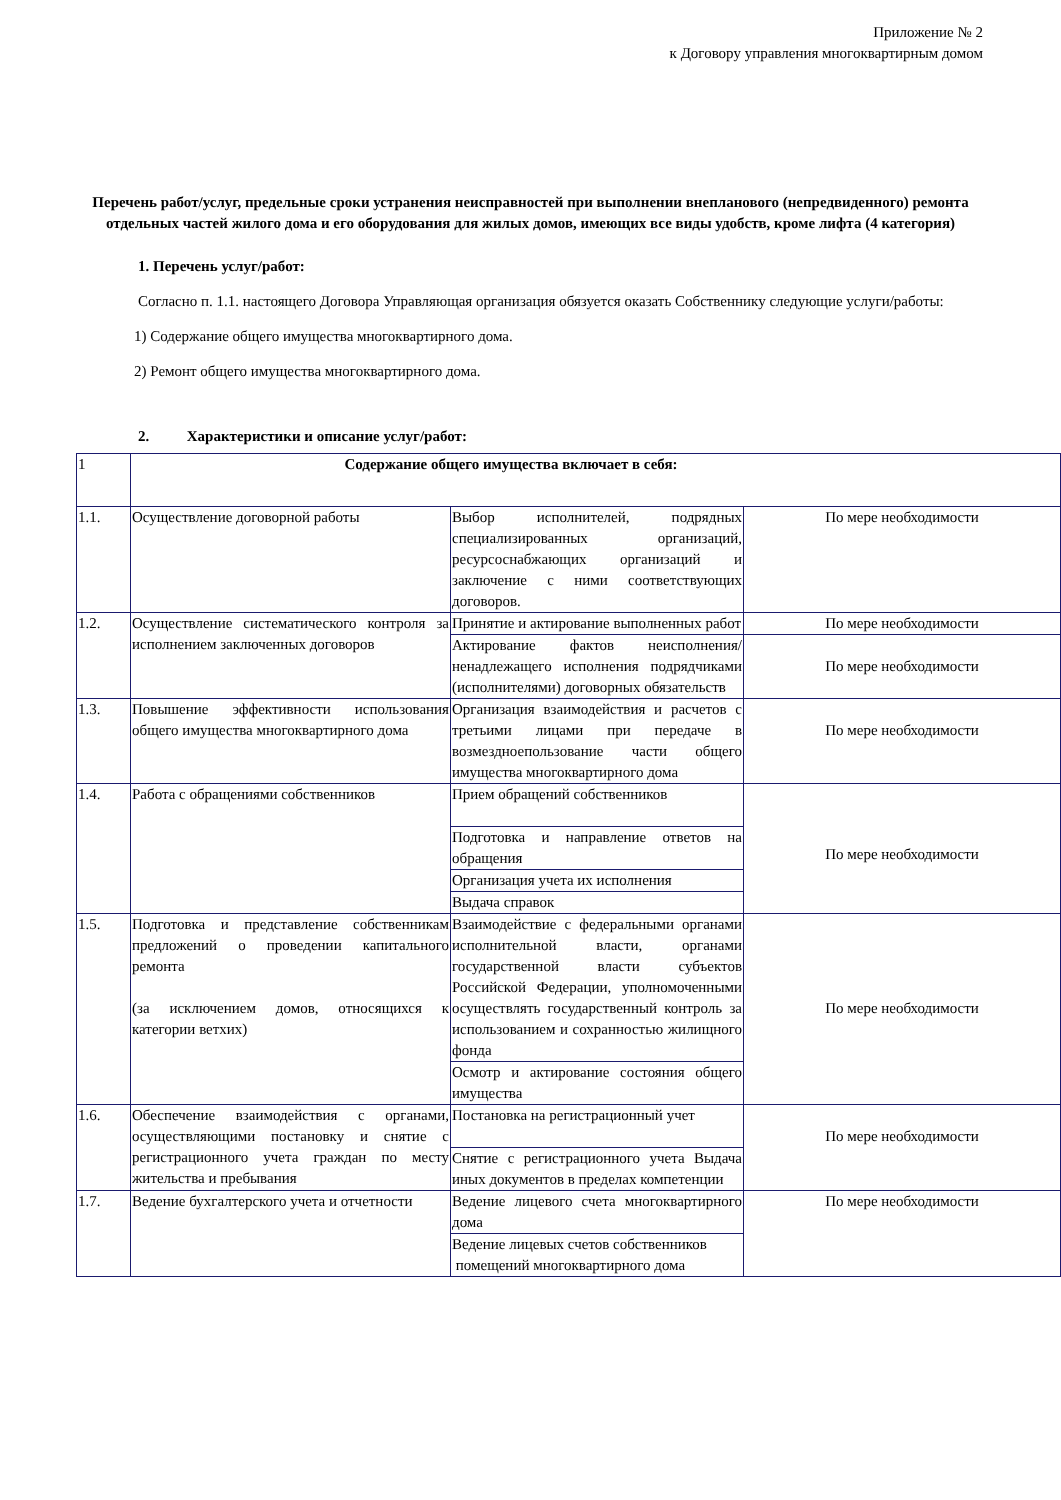Приложение № 2
к Договору управления многоквартирным домом
Перечень работ/услуг, предельные сроки устранения неисправностей при выполнении внепланового (непредвиденного) ремонта отдельных частей жилого дома и его оборудования для жилых домов, имеющих все виды удобств, кроме лифта (4 категория)
1. Перечень услуг/работ:
Согласно п. 1.1. настоящего Договора Управляющая организация обязуется оказать Собственнику следующие услуги/работы:
1) Содержание общего имущества многоквартирного дома.
2) Ремонт общего имущества многоквартирного дома.
2. Характеристики и описание услуг/работ:
| 1 | Содержание общего имущества включает в себя: | | |
| 1.1. | Осуществление договорной работы | Выбор исполнителей, подрядных специализированных организаций, ресурсоснабжающих организаций и заключение с ними соответствующих договоров. | По мере необходимости |
| 1.2. | Осуществление систематического контроля за исполнением заключенных договоров | Принятие и актирование выполненных работ | По мере необходимости |
| | | Актирование фактов неисполнения/ненадлежащего исполнения подрядчиками (исполнителями) договорных обязательств | По мере необходимости |
| 1.3. | Повышение эффективности использования общего имущества многоквартирного дома | Организация взаимодействия и расчетов с третьими лицами при передаче в возмездноепользование части общего имущества многоквартирного дома | По мере необходимости |
| 1.4. | Работа с обращениями собственников | Прием обращений собственников | По мере необходимости |
| | | Подготовка и направление ответов на обращения | |
| | | Организация учета их исполнения | |
| | | Выдача справок | |
| 1.5. | Подготовка и представление собственникам предложений о проведении капитального ремонта (за исключением домов, относящихся к категории ветхих) | Взаимодействие с федеральными органами исполнительной власти, органами государственной власти субъектов Российской Федерации, уполномоченными осуществлять государственный контроль за использованием и сохранностью жилищного фонда | По мере необходимости |
| | | Осмотр и актирование состояния общего имущества | |
| 1.6. | Обеспечение взаимодействия с органами, осуществляющими постановку и снятие с регистрационного учета граждан по месту жительства и пребывания | Постановка на регистрационный учет | По мере необходимости |
| | | Снятие с регистрационного учета Выдача иных документов в пределах компетенции | |
| 1.7. | Ведение бухгалтерского учета и отчетности | Ведение лицевого счета многоквартирного дома | По мере необходимости |
| | | Ведение лицевых счетов собственников помещений многоквартирного дома | |